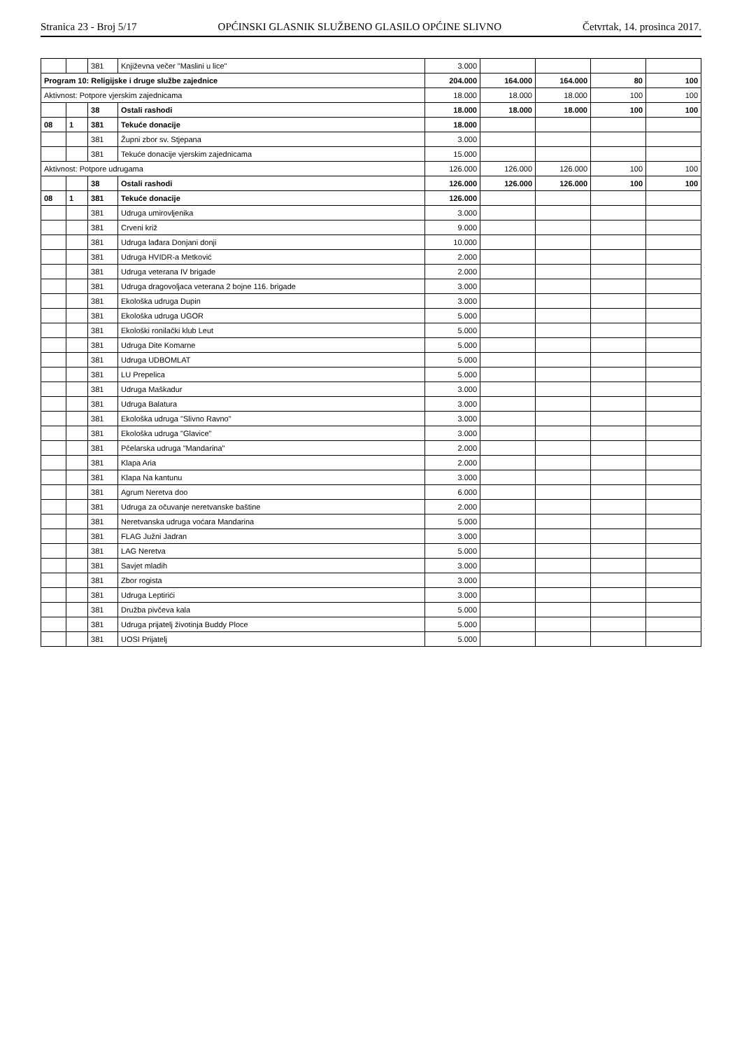Stranica 23 - Broj 5/17 OPĆINSKI GLASNIK SLUŽBENO GLASILO OPĆINE SLIVNO Četvrtak, 14. prosinca 2017.
| | | 381 | Književna večer "Maslini u lice" | 3.000 | | | | |
| Program 10: Religijske i druge službe zajednice | | | | 204.000 | 164.000 | 164.000 | 80 | 100 |
| Aktivnost: Potpore vjerskim zajednicama | | | | 18.000 | 18.000 | 18.000 | 100 | 100 |
| | | 38 | Ostali rashodi | 18.000 | 18.000 | 18.000 | 100 | 100 |
| 08 | 1 | 381 | Tekuće donacije | 18.000 | | | | |
| | | 381 | Župni zbor sv. Stjepana | 3.000 | | | | |
| | | 381 | Tekuće donacije vjerskim zajednicama | 15.000 | | | | |
| Aktivnost: Potpore udrugama | | | | 126.000 | 126.000 | 126.000 | 100 | 100 |
| | | 38 | Ostali rashodi | 126.000 | 126.000 | 126.000 | 100 | 100 |
| 08 | 1 | 381 | Tekuće donacije | 126.000 | | | | |
| | | 381 | Udruga umirovljenika | 3.000 | | | | |
| | | 381 | Crveni križ | 9.000 | | | | |
| | | 381 | Udruga lađara Donjani donji | 10.000 | | | | |
| | | 381 | Udruga HVIDR-a Metković | 2.000 | | | | |
| | | 381 | Udruga veterana IV brigade | 2.000 | | | | |
| | | 381 | Udruga dragovoljaca veterana 2 bojne 116. brigade | 3.000 | | | | |
| | | 381 | Ekološka udruga Dupin | 3.000 | | | | |
| | | 381 | Ekološka udruga UGOR | 5.000 | | | | |
| | | 381 | Ekološki ronilački klub Leut | 5.000 | | | | |
| | | 381 | Udruga Dite Komarne | 5.000 | | | | |
| | | 381 | Udruga UDBOMLAT | 5.000 | | | | |
| | | 381 | LU Prepelica | 5.000 | | | | |
| | | 381 | Udruga Maškadur | 3.000 | | | | |
| | | 381 | Udruga Balatura | 3.000 | | | | |
| | | 381 | Ekološka udruga "Slivno Ravno" | 3.000 | | | | |
| | | 381 | Ekološka udruga "Glavice" | 3.000 | | | | |
| | | 381 | Pčelarska udruga "Mandarina" | 2.000 | | | | |
| | | 381 | Klapa Aria | 2.000 | | | | |
| | | 381 | Klapa Na kantunu | 3.000 | | | | |
| | | 381 | Agrum Neretva doo | 6.000 | | | | |
| | | 381 | Udruga za očuvanje neretvanske baštine | 2.000 | | | | |
| | | 381 | Neretvanska udruga voćara Mandarina | 5.000 | | | | |
| | | 381 | FLAG Južni Jadran | 3.000 | | | | |
| | | 381 | LAG Neretva | 5.000 | | | | |
| | | 381 | Savjet mladih | 3.000 | | | | |
| | | 381 | Zbor rogista | 3.000 | | | | |
| | | 381 | Udruga Leptirići | 3.000 | | | | |
| | | 381 | Družba pivčeva kala | 5.000 | | | | |
| | | 381 | Udruga prijatelj životinja Buddy Ploce | 5.000 | | | | |
| | | 381 | UOSI Prijatelj | 5.000 | | | | |